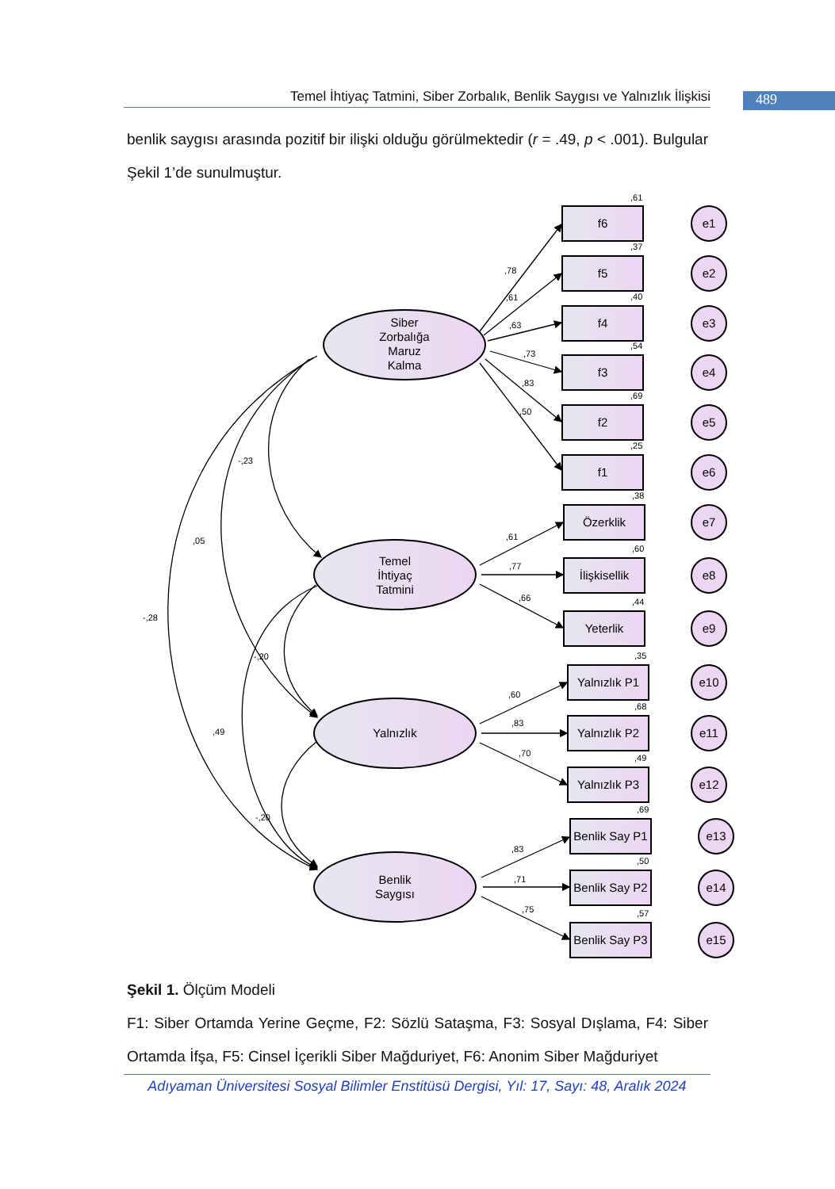Temel İhtiyaç Tatmini, Siber Zorbalık, Benlik Saygısı ve Yalnızlık İlişkisi
489
benlik saygısı arasında pozitif bir ilişki olduğu görülmektedir (r = .49, p < .001). Bulgular Şekil 1’de sunulmuştur.
Siber
Zorbalığa
Maruz
Kalma
Temel
İhtiyaç
Tatmini
Yalnızlık
Benlik
Saygısı
f6
f5
f4
f3
f2
f1
Özerklik
İlişkisellik
Yeterlik
Yalnızlık P1
Yalnızlık P2
Yalnızlık P3
Benlik Say P1
Benlik Say P2
Benlik Say P3
e1
e2
e3
e4
e5
e6
e7
e8
e9
e10
e11
e12
e13
e14
e15
,61
,37
,40
,54
,69
,25
,38
,60
,44
,35
,68
,49
,69
,50
,57
,78
,61
,63
,73
,83
,50
,61
,77
,66
,60
,83
,70
,83
,71
,75
-,23
,05
-,28
-,20
,49
-,20
Şekil 1. Ölçüm Modeli
F1: Siber Ortamda Yerine Geçme, F2: Sözlü Sataşma, F3: Sosyal Dışlama, F4: Siber Ortamda İfşa, F5: Cinsel İçerikli Siber Mağduriyet, F6: Anonim Siber Mağduriyet
Adıyaman Üniversitesi Sosyal Bilimler Enstitüsü Dergisi, Yıl: 17, Sayı: 48, Aralık 2024